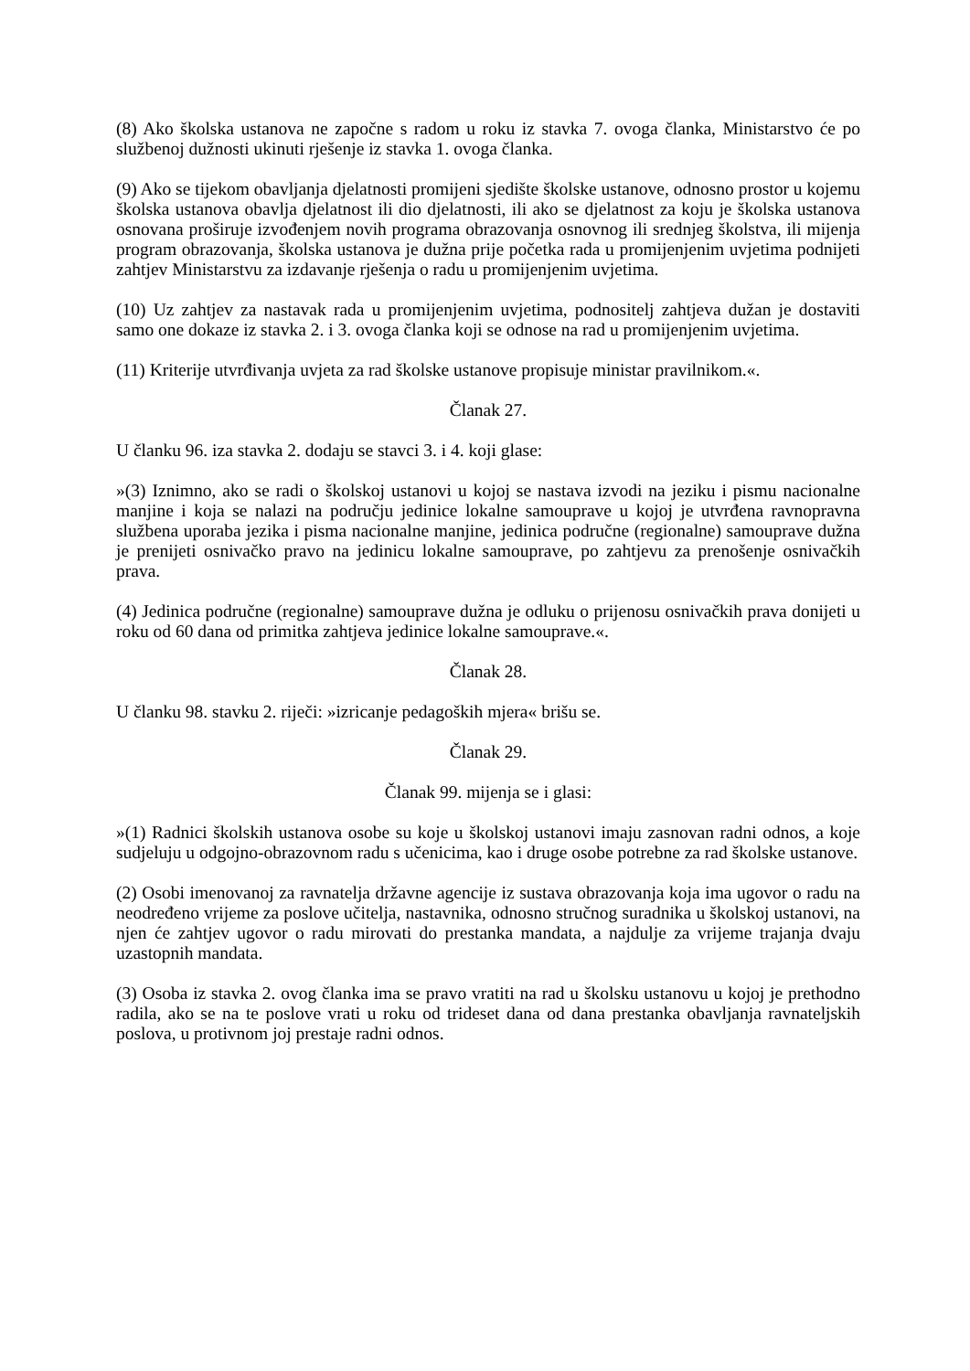(8) Ako školska ustanova ne započne s radom u roku iz stavka 7. ovoga članka, Ministarstvo će po službenoj dužnosti ukinuti rješenje iz stavka 1. ovoga članka.
(9) Ako se tijekom obavljanja djelatnosti promijeni sjedište školske ustanove, odnosno prostor u kojemu školska ustanova obavlja djelatnost ili dio djelatnosti, ili ako se djelatnost za koju je školska ustanova osnovana proširuje izvođenjem novih programa obrazovanja osnovnog ili srednjeg školstva, ili mijenja program obrazovanja, školska ustanova je dužna prije početka rada u promijenjenim uvjetima podnijeti zahtjev Ministarstvu za izdavanje rješenja o radu u promijenjenim uvjetima.
(10) Uz zahtjev za nastavak rada u promijenjenim uvjetima, podnositelj zahtjeva dužan je dostaviti samo one dokaze iz stavka 2. i 3. ovoga članka koji se odnose na rad u promijenjenim uvjetima.
(11) Kriterije utvrđivanja uvjeta za rad školske ustanove propisuje ministar pravilnikom.«.
Članak 27.
U članku 96. iza stavka 2. dodaju se stavci 3. i 4. koji glase:
»(3) Iznimno, ako se radi o školskoj ustanovi u kojoj se nastava izvodi na jeziku i pismu nacionalne manjine i koja se nalazi na području jedinice lokalne samouprave u kojoj je utvrđena ravnopravna službena uporaba jezika i pisma nacionalne manjine, jedinica područne (regionalne) samouprave dužna je prenijeti osnivačko pravo na jedinicu lokalne samouprave, po zahtjevu za prenošenje osnivačkih prava.
(4) Jedinica područne (regionalne) samouprave dužna je odluku o prijenosu osnivačkih prava donijeti u roku od 60 dana od primitka zahtjeva jedinice lokalne samouprave.«.
Članak 28.
U članku 98. stavku 2. riječi: »izricanje pedagoških mjera« brišu se.
Članak 29.
Članak 99. mijenja se i glasi:
»(1) Radnici školskih ustanova osobe su koje u školskoj ustanovi imaju zasnovan radni odnos, a koje sudjeluju u odgojno-obrazovnom radu s učenicima, kao i druge osobe potrebne za rad školske ustanove.
(2) Osobi imenovanoj za ravnatelja državne agencije iz sustava obrazovanja koja ima ugovor o radu na neodređeno vrijeme za poslove učitelja, nastavnika, odnosno stručnog suradnika u školskoj ustanovi, na njen će zahtjev ugovor o radu mirovati do prestanka mandata, a najdulje za vrijeme trajanja dvaju uzastopnih mandata.
(3) Osoba iz stavka 2. ovog članka ima se pravo vratiti na rad u školsku ustanovu u kojoj je prethodno radila, ako se na te poslove vrati u roku od trideset dana od dana prestanka obavljanja ravnateljskih poslova, u protivnom joj prestaje radni odnos.